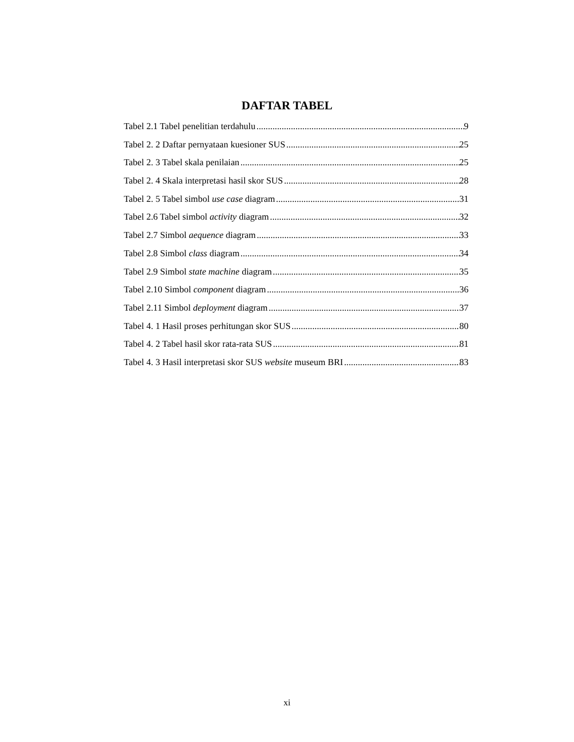DAFTAR TABEL
Tabel 2.1 Tabel penelitian terdahulu 9
Tabel 2. 2 Daftar pernyataan kuesioner SUS 25
Tabel 2. 3 Tabel skala penilaian 25
Tabel 2. 4 Skala interpretasi hasil skor SUS 28
Tabel 2. 5 Tabel simbol use case diagram 31
Tabel 2.6 Tabel simbol activity diagram 32
Tabel 2.7 Simbol aequence diagram 33
Tabel 2.8 Simbol class diagram 34
Tabel 2.9 Simbol state machine diagram 35
Tabel 2.10 Simbol component diagram 36
Tabel 2.11 Simbol deployment diagram 37
Tabel 4. 1 Hasil proses perhitungan skor SUS 80
Tabel 4. 2 Tabel hasil skor rata-rata SUS 81
Tabel 4. 3 Hasil interpretasi skor SUS website museum BRI 83
xi